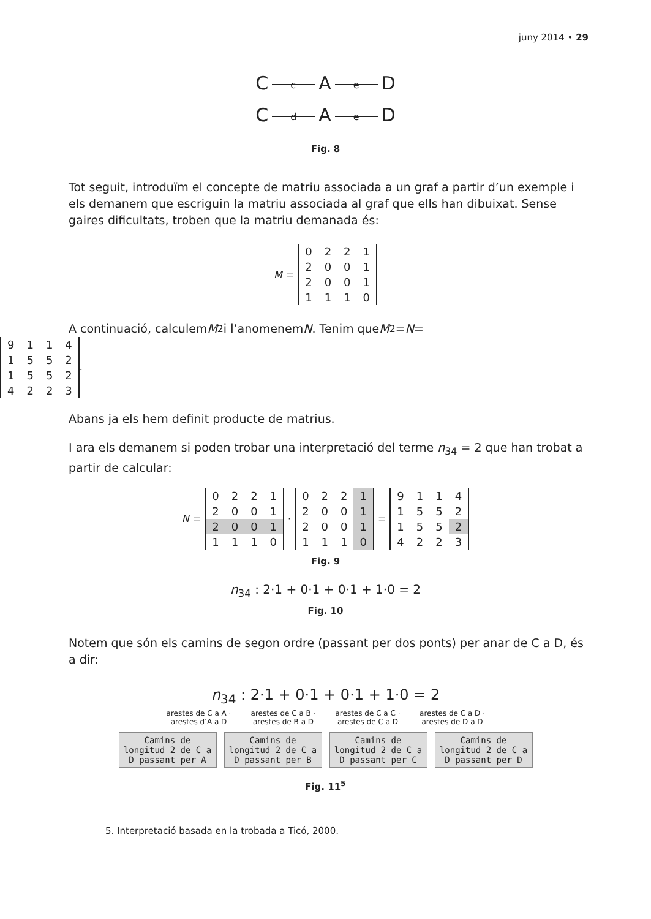juny 2014 • 29
C c A e D
C d A e D
Fig. 8
Tot seguit, introduïm el concepte de matriu associada a un graf a partir d’un exemple i els demanem que escriguin la matriu associada al graf que ells han dibuixat. Sense gaires dificultats, troben que la matriu demanada és:
M =
| 0 | 2 | 2 | 1 |
| 2 | 0 | 0 | 1 |
| 2 | 0 | 0 | 1 |
| 1 | 1 | 1 | 0 |
A continuació, calculem M<sup>2</sup> i l’anomenem N. Tenim que M<sup>2</sup> = N =
| 9 | 1 | 1 | 4 |
| 1 | 5 | 5 | 2 |
| 1 | 5 | 5 | 2 |
| 4 | 2 | 2 | 3 |
.
Abans ja els hem definit producte de matrius.
I ara els demanem si poden trobar una interpretació del terme n<sub>34</sub> = 2 que han trobat a partir de calcular:
N =
| 0 | 2 | 2 | 1 |
| 2 | 0 | 0 | 1 |
| 2 | 0 | 0 | 1 |
| 1 | 1 | 1 | 0 |
·
| 0 | 2 | 2 | 1 |
| 2 | 0 | 0 | 1 |
| 2 | 0 | 0 | 1 |
| 1 | 1 | 1 | 0 |
=
| 9 | 1 | 1 | 4 |
| 1 | 5 | 5 | 2 |
| 1 | 5 | 5 | 2 |
| 4 | 2 | 2 | 3 |
Fig. 9
n<sub>34</sub> : 2·1 + 0·1 + 0·1 + 1·0 = 2
Fig. 10
Notem que són els camins de segon ordre (passant per dos ponts) per anar de C a D, és a dir:
n<sub>34</sub> : 2·1 + 0·1 + 0·1 + 1·0 = 2
arestes de C a A · arestes d’A a D arestes de C a B · arestes de B a D arestes de C a C · arestes de C a D arestes de C a D · arestes de D a D
Camins de longitud 2 de C a D passant per A Camins de longitud 2 de C a D passant per B Camins de longitud 2 de C a D passant per C Camins de longitud 2 de C a D passant per D
Fig. 11<sup>5</sup>
5. Interpretació basada en la trobada a Ticó, 2000.